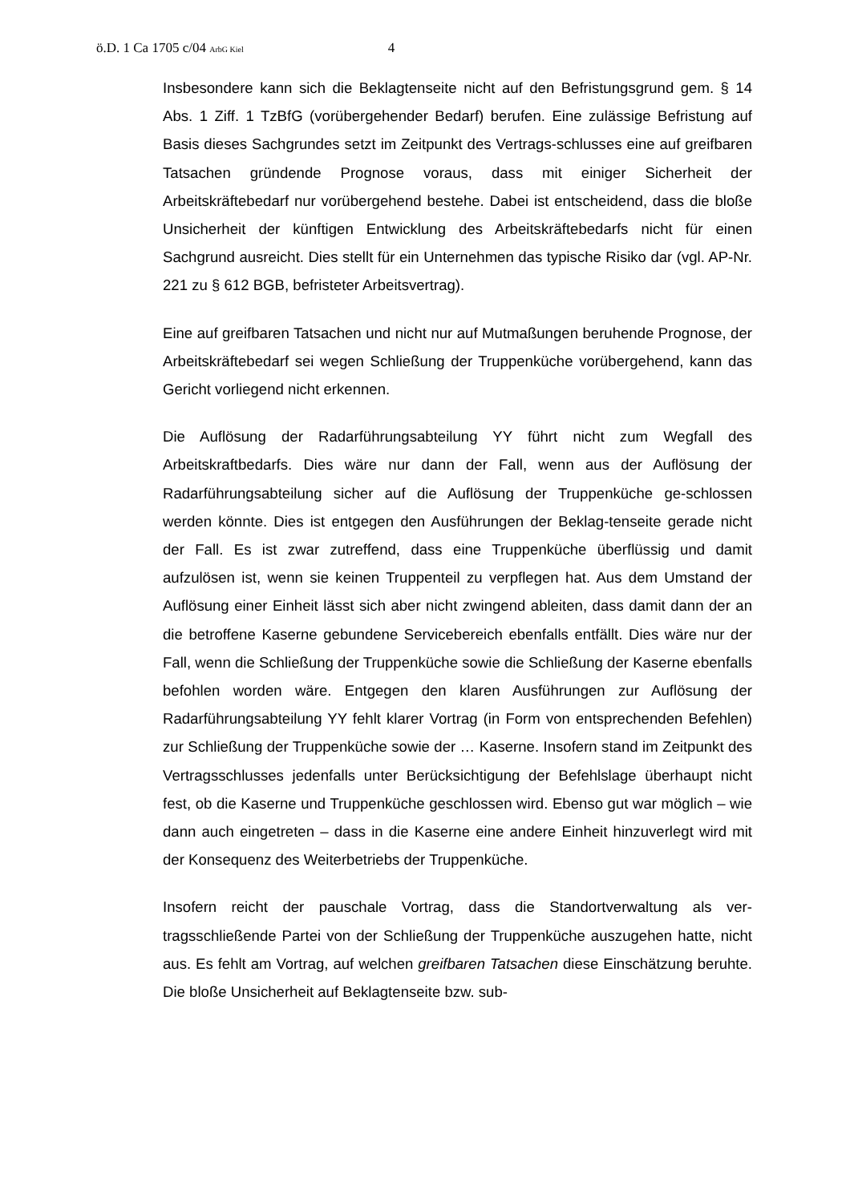ö.D. 1 Ca 1705 c/04 ArbG Kiel 4
Insbesondere kann sich die Beklagtenseite nicht auf den Befristungsgrund gem. § 14 Abs. 1 Ziff. 1 TzBfG (vorübergehender Bedarf) berufen. Eine zulässige Befristung auf Basis dieses Sachgrundes setzt im Zeitpunkt des Vertrags-schlusses eine auf greifbaren Tatsachen gründende Prognose voraus, dass mit einiger Sicherheit der Arbeitskräftebedarf nur vorübergehend bestehe. Dabei ist entscheidend, dass die bloße Unsicherheit der künftigen Entwicklung des Arbeitskräftebedarfs nicht für einen Sachgrund ausreicht. Dies stellt für ein Unternehmen das typische Risiko dar (vgl. AP-Nr. 221 zu § 612 BGB, befristeter Arbeitsvertrag).
Eine auf greifbaren Tatsachen und nicht nur auf Mutmaßungen beruhende Prognose, der Arbeitskräftebedarf sei wegen Schließung der Truppenküche vorübergehend, kann das Gericht vorliegend nicht erkennen.
Die Auflösung der Radarführungsabteilung YY führt nicht zum Wegfall des Arbeitskraftbedarfs. Dies wäre nur dann der Fall, wenn aus der Auflösung der Radarführungsabteilung sicher auf die Auflösung der Truppenküche ge-schlossen werden könnte. Dies ist entgegen den Ausführungen der Beklag-tenseite gerade nicht der Fall. Es ist zwar zutreffend, dass eine Truppenküche überflüssig und damit aufzulösen ist, wenn sie keinen Truppenteil zu verpflegen hat. Aus dem Umstand der Auflösung einer Einheit lässt sich aber nicht zwingend ableiten, dass damit dann der an die betroffene Kaserne gebundene Servicebereich ebenfalls entfällt. Dies wäre nur der Fall, wenn die Schließung der Truppenküche sowie die Schließung der Kaserne ebenfalls befohlen worden wäre. Entgegen den klaren Ausführungen zur Auflösung der Radarführungsabteilung YY fehlt klarer Vortrag (in Form von entsprechenden Befehlen) zur Schließung der Truppenküche sowie der … Kaserne. Insofern stand im Zeitpunkt des Vertragsschlusses jedenfalls unter Berücksichtigung der Befehlslage überhaupt nicht fest, ob die Kaserne und Truppenküche geschlossen wird. Ebenso gut war möglich – wie dann auch eingetreten – dass in die Kaserne eine andere Einheit hinzuverlegt wird mit der Konsequenz des Weiterbetriebs der Truppenküche.
Insofern reicht der pauschale Vortrag, dass die Standortverwaltung als ver-tragsschließende Partei von der Schließung der Truppenküche auszugehen hatte, nicht aus. Es fehlt am Vortrag, auf welchen greifbaren Tatsachen diese Einschätzung beruhte. Die bloße Unsicherheit auf Beklagtenseite bzw. sub-